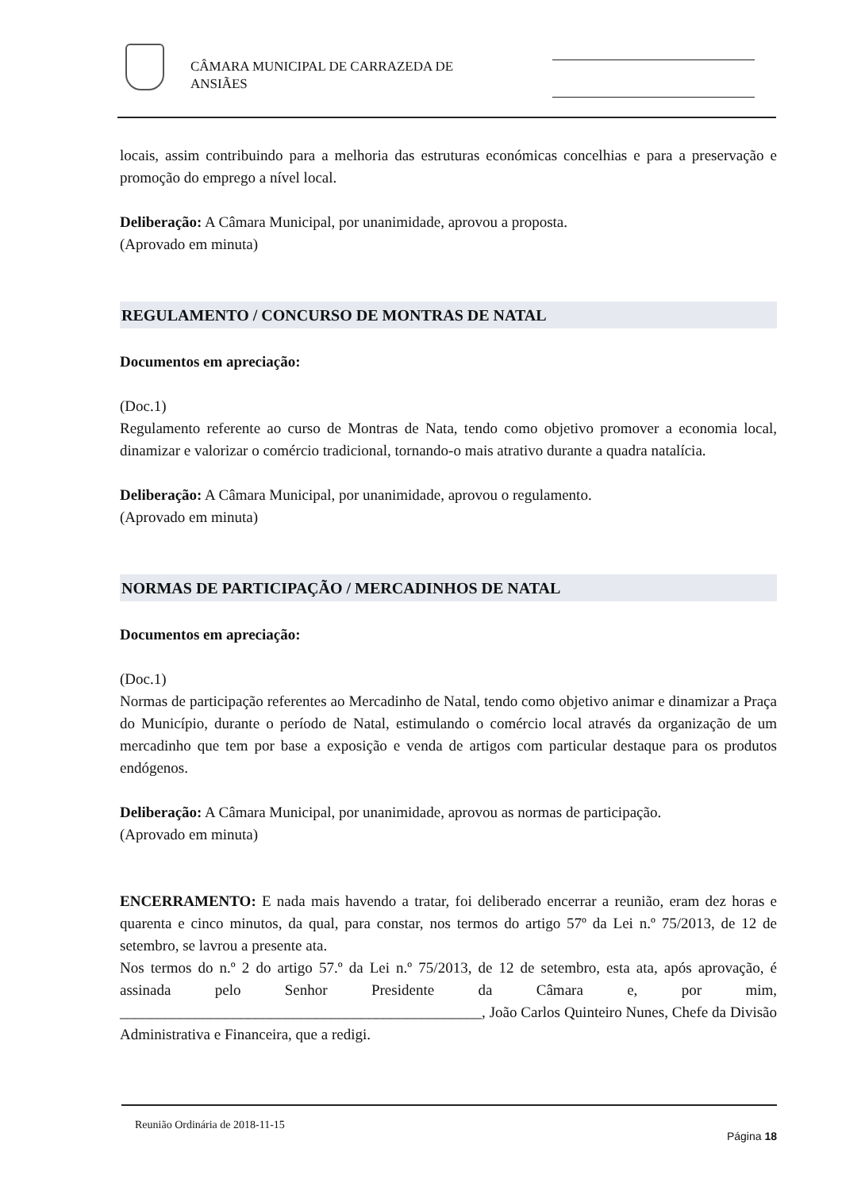CÂMARA MUNICIPAL DE CARRAZEDA DE
ANSIÃES
locais, assim contribuindo para a melhoria das estruturas económicas concelhias e para a preservação e promoção do emprego a nível local.
Deliberação: A Câmara Municipal, por unanimidade, aprovou a proposta.
(Aprovado em minuta)
REGULAMENTO / CONCURSO DE MONTRAS DE NATAL
Documentos em apreciação:
(Doc.1)
Regulamento referente ao curso de Montras de Nata, tendo como objetivo promover a economia local, dinamizar e valorizar o comércio tradicional, tornando-o mais atrativo durante a quadra natalícia.
Deliberação: A Câmara Municipal, por unanimidade, aprovou o regulamento.
(Aprovado em minuta)
NORMAS DE PARTICIPAÇÃO / MERCADINHOS DE NATAL
Documentos em apreciação:
(Doc.1)
Normas de participação referentes ao Mercadinho de Natal, tendo como objetivo animar e dinamizar a Praça do Município, durante o período de Natal, estimulando o comércio local através da organização de um mercadinho que tem por base a exposição e venda de artigos com particular destaque para os produtos endógenos.
Deliberação: A Câmara Municipal, por unanimidade, aprovou as normas de participação.
(Aprovado em minuta)
ENCERRAMENTO: E nada mais havendo a tratar, foi deliberado encerrar a reunião, eram dez horas e quarenta e cinco minutos, da qual, para constar, nos termos do artigo 57º da Lei n.º 75/2013, de 12 de setembro, se lavrou a presente ata.
Nos termos do n.º 2 do artigo 57.º da Lei n.º 75/2013, de 12 de setembro, esta ata, após aprovação, é assinada pelo Senhor Presidente da Câmara e, por mim, ________________________________________________, João Carlos Quinteiro Nunes, Chefe da Divisão Administrativa e Financeira, que a redigi.
Reunião Ordinária de 2018-11-15
Página 18